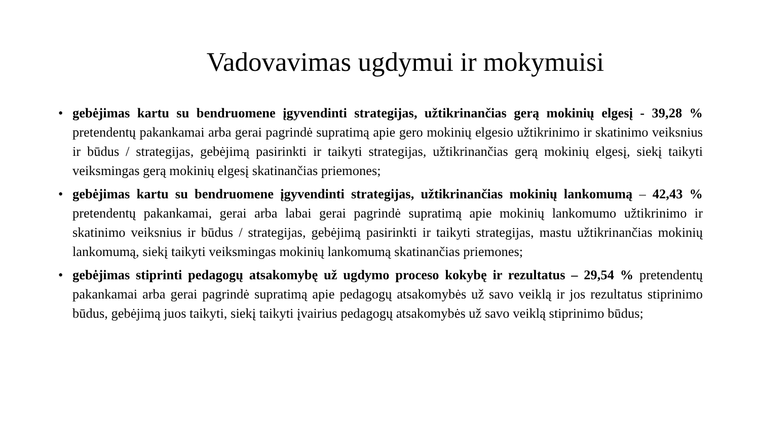Vadovavimas ugdymui ir mokymuisi
• gebėjimas kartu su bendruomene įgyvendinti strategijas, užtikrinančias gerą mokinių elgesį - 39,28 % pretendentų pakankamai arba gerai pagrindė supratimą apie gero mokinių elgesio užtikrinimo ir skatinimo veiksnius ir būdus / strategijas, gebėjimą pasirinkti ir taikyti strategijas, užtikrinančias gerą mokinių elgesį, siekį taikyti veiksmingas gerą mokinių elgesį skatinančias priemones;
• gebėjimas kartu su bendruomene įgyvendinti strategijas, užtikrinančias mokinių lankomumą – 42,43 % pretendentų pakankamai, gerai arba labai gerai pagrindė supratimą apie mokinių lankomumo užtikrinimo ir skatinimo veiksnius ir būdus / strategijas, gebėjimą pasirinkti ir taikyti strategijas, mastu užtikrinančias mokinių lankomumą, siekį taikyti veiksmingas mokinių lankomumą skatinančias priemones;
• gebėjimas stiprinti pedagogų atsakomybę už ugdymo proceso kokybę ir rezultatus – 29,54 % pretendentų pakankamai arba gerai pagrindė supratimą apie pedagogų atsakomybės už savo veiklą ir jos rezultatus stiprinimo būdus, gebėjimą juos taikyti, siekį taikyti įvairius pedagogų atsakomybės už savo veiklą stiprinimo būdus;